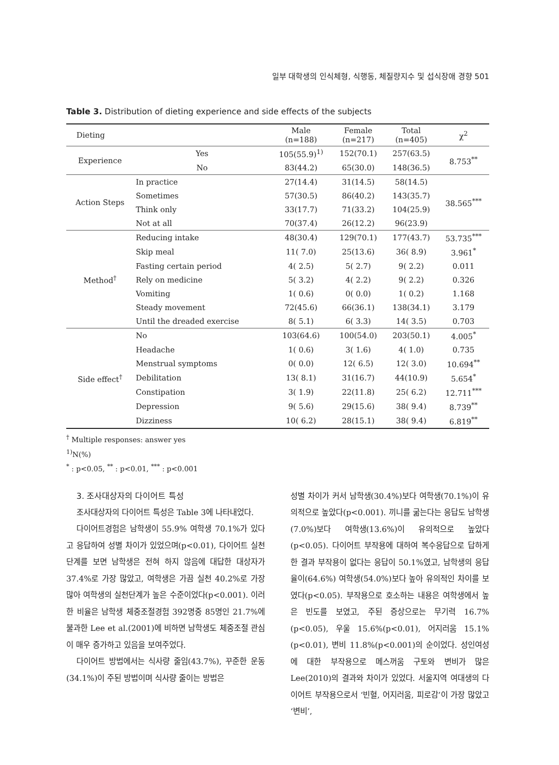일부 대학생의 인식체형, 식행동, 체질량지수 및 섭식장애 경향 501
Table 3. Distribution of dieting experience and side effects of the subjects
| Dieting | | Male (n=188) | Female (n=217) | Total (n=405) | χ<sup>2</sup> |
| --- | --- | --- | --- | --- | --- |
| Experience | Yes | 105(55.9)<sup>1)</sup> | 152(70.1) | 257(63.5) | 8.753<sup>**</sup> |
| | No | 83(44.2) | 65(30.0) | 148(36.5) | |
| Action Steps | In practice | 27(14.4) | 31(14.5) | 58(14.5) | 38.565<sup>***</sup> |
| | Sometimes | 57(30.5) | 86(40.2) | 143(35.7) | |
| | Think only | 33(17.7) | 71(33.2) | 104(25.9) | |
| | Not at all | 70(37.4) | 26(12.2) | 96(23.9) | |
| Method<sup>†</sup> | Reducing intake | 48(30.4) | 129(70.1) | 177(43.7) | 53.735<sup>***</sup> |
| | Skip meal | 11( 7.0) | 25(13.6) | 36( 8.9) | 3.961<sup>*</sup> |
| | Fasting certain period | 4( 2.5) | 5( 2.7) | 9( 2.2) | 0.011 |
| | Rely on medicine | 5( 3.2) | 4( 2.2) | 9( 2.2) | 0.326 |
| | Vomiting | 1( 0.6) | 0( 0.0) | 1( 0.2) | 1.168 |
| | Steady movement | 72(45.6) | 66(36.1) | 138(34.1) | 3.179 |
| | Until the dreaded exercise | 8( 5.1) | 6( 3.3) | 14( 3.5) | 0.703 |
| Side effect<sup>†</sup> | No | 103(64.6) | 100(54.0) | 203(50.1) | 4.005<sup>*</sup> |
| | Headache | 1( 0.6) | 3( 1.6) | 4( 1.0) | 0.735 |
| | Menstrual symptoms | 0( 0.0) | 12( 6.5) | 12( 3.0) | 10.694<sup>**</sup> |
| | Debilitation | 13( 8.1) | 31(16.7) | 44(10.9) | 5.654<sup>*</sup> |
| | Constipation | 3( 1.9) | 22(11.8) | 25( 6.2) | 12.711<sup>***</sup> |
| | Depression | 9( 5.6) | 29(15.6) | 38( 9.4) | 8.739<sup>**</sup> |
| | Dizziness | 10( 6.2) | 28(15.1) | 38( 9.4) | 6.819<sup>**</sup> |
<sup>†</sup> Multiple responses: answer yes
<sup>1)</sup> N(%)
<sup>*</sup> : p<0.05, <sup>**</sup> : p<0.01, <sup>***</sup> : p<0.001
3. 조사대상자의 다이어트 특성
조사대상자의 다이어트 특성은 Table 3에 나타내었다.
다이어트경험은 남학생이 55.9% 여학생 70.1%가 있다고 응답하여 성별 차이가 있었으며(p<0.01), 다이어트 실천단계를 보면 남학생은 전혀 하지 않음에 대답한 대상자가 37.4%로 가장 많았고, 여학생은 가끔 실천 40.2%로 가장 많아 여학생의 실천단계가 높은 수준이었다(p<0.001). 이러한 비율은 남학생 체중조절경험 392명중 85명인 21.7%에 불과한 Lee et al.(2001)에 비하면 남학생도 체중조절 관심이 매우 증가하고 있음을 보여주었다.
다이어트 방법에서는 식사량 줄임(43.7%), 꾸준한 운동(34.1%)이 주된 방법이며 식사량 줄이는 방법은
성별 차이가 커서 남학생(30.4%)보다 여학생(70.1%)이 유의적으로 높았다(p<0.001). 끼니를 굶는다는 응답도 남학생(7.0%)보다 여학생(13.6%)이 유의적으로 높았다(p<0.05). 다이어트 부작용에 대하여 복수응답으로 답하게 한 결과 부작용이 없다는 응답이 50.1%였고, 남학생의 응답율이(64.6%) 여학생(54.0%)보다 높아 유의적인 차이를 보였다(p<0.05). 부작용으로 호소하는 내용은 여학생에서 높은 빈도를 보였고, 주된 증상으로는 무기력 16.7%(p<0.05), 우울 15.6%(p<0.01), 어지러움 15.1%(p<0.01), 변비 11.8%(p<0.001)의 순이었다. 성인여성에 대한 부작용으로 메스꺼움 구토와 변비가 많은 Lee(2010)의 결과와 차이가 있었다. 서울지역 여대생의 다이어트 부작용으로서 ‘빈혈, 어지러움, 피로감’이 가장 많았고 ‘변비’,